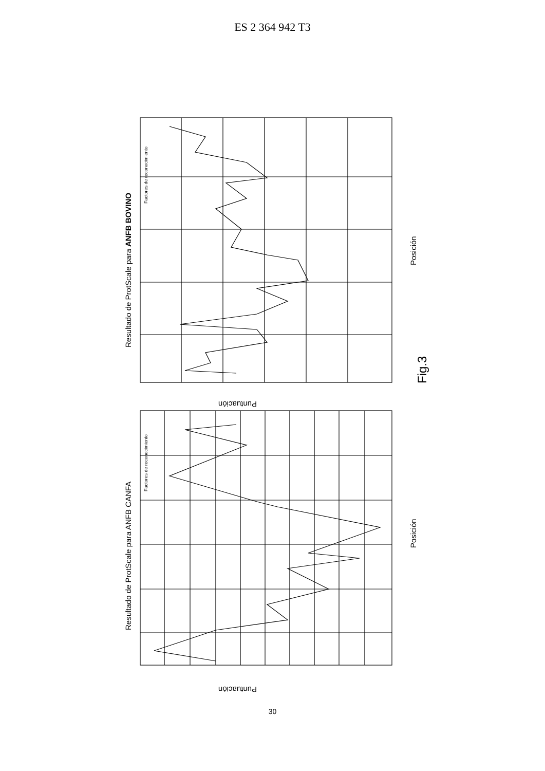ES 2 364 942 T3
Resultado de ProtScale para ANFB BOVINO
Resultado de ProtScale para ANFB CANFA
Posición
Posición
Puntuación
Puntuación
Fig.3
Factores de reconocimiento
Factores de reconocimiento
30